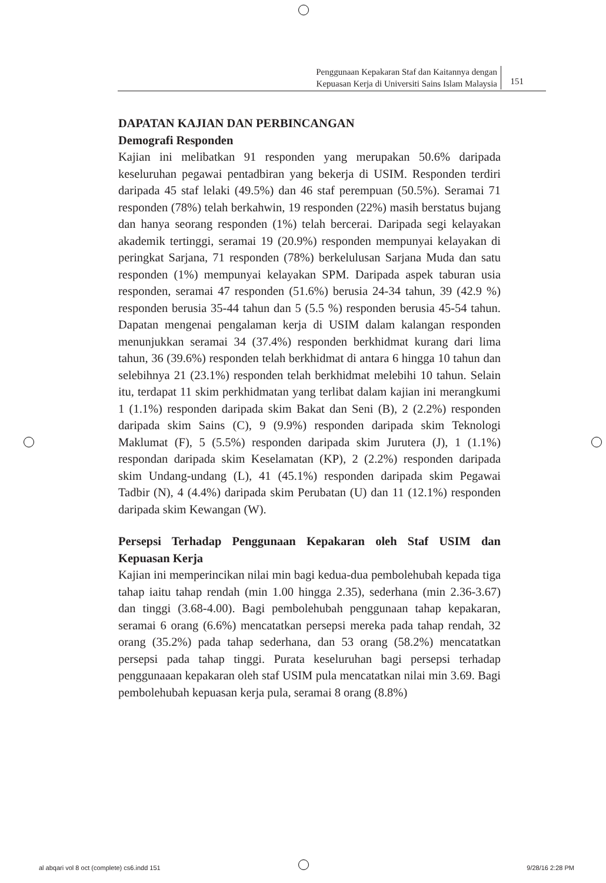Penggunaan Kepakaran Staf dan Kaitannya dengan
Kepuasan Kerja di Universiti Sains Islam Malaysia
151
DAPATAN KAJIAN DAN PERBINCANGAN
Demografi Responden
Kajian ini melibatkan 91 responden yang merupakan 50.6% daripada keseluruhan pegawai pentadbiran yang bekerja di USIM. Responden terdiri daripada 45 staf lelaki (49.5%) dan 46 staf perempuan (50.5%). Seramai 71 responden (78%) telah berkahwin, 19 responden (22%) masih berstatus bujang dan hanya seorang responden (1%) telah bercerai. Daripada segi kelayakan akademik tertinggi, seramai 19 (20.9%) responden mempunyai kelayakan di peringkat Sarjana, 71 responden (78%) berkelulusan Sarjana Muda dan satu responden (1%) mempunyai kelayakan SPM. Daripada aspek taburan usia responden, seramai 47 responden (51.6%) berusia 24-34 tahun, 39 (42.9 %) responden berusia 35-44 tahun dan 5 (5.5 %) responden berusia 45-54 tahun. Dapatan mengenai pengalaman kerja di USIM dalam kalangan responden menunjukkan seramai 34 (37.4%) responden berkhidmat kurang dari lima tahun, 36 (39.6%) responden telah berkhidmat di antara 6 hingga 10 tahun dan selebihnya 21 (23.1%) responden telah berkhidmat melebihi 10 tahun. Selain itu, terdapat 11 skim perkhidmatan yang terlibat dalam kajian ini merangkumi 1 (1.1%) responden daripada skim Bakat dan Seni (B), 2 (2.2%) responden daripada skim Sains (C), 9 (9.9%) responden daripada skim Teknologi Maklumat (F), 5 (5.5%) responden daripada skim Jurutera (J), 1 (1.1%) respondan daripada skim Keselamatan (KP), 2 (2.2%) responden daripada skim Undang-undang (L), 41 (45.1%) responden daripada skim Pegawai Tadbir (N), 4 (4.4%) daripada skim Perubatan (U) dan 11 (12.1%) responden daripada skim Kewangan (W).
Persepsi Terhadap Penggunaan Kepakaran oleh Staf USIM dan Kepuasan Kerja
Kajian ini memperincikan nilai min bagi kedua-dua pembolehubah kepada tiga tahap iaitu tahap rendah (min 1.00 hingga 2.35), sederhana (min 2.36-3.67) dan tinggi (3.68-4.00). Bagi pembolehubah penggunaan tahap kepakaran, seramai 6 orang (6.6%) mencatatkan persepsi mereka pada tahap rendah, 32 orang (35.2%) pada tahap sederhana, dan 53 orang (58.2%) mencatatkan persepsi pada tahap tinggi. Purata keseluruhan bagi persepsi terhadap penggunaaan kepakaran oleh staf USIM pula mencatatkan nilai min 3.69. Bagi pembolehubah kepuasan kerja pula, seramai 8 orang (8.8%)
al abqari vol 8 oct (complete) cs6.indd 151 9/28/16 2:28 PM